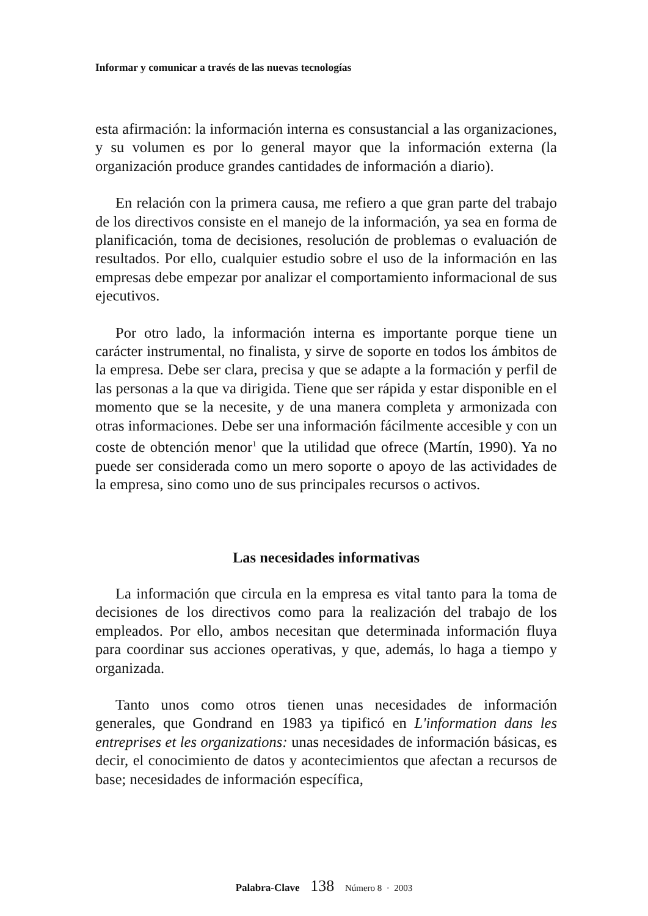Informar y comunicar a través de las nuevas tecnologías
esta afirmación: la información interna es consustancial a las organizaciones, y su volumen es por lo general mayor que la información externa (la organización produce grandes cantidades de información a diario).
En relación con la primera causa, me refiero a que gran parte del trabajo de los directivos consiste en el manejo de la información, ya sea en forma de planificación, toma de decisiones, resolución de problemas o evaluación de resultados. Por ello, cualquier estudio sobre el uso de la información en las empresas debe empezar por analizar el comportamiento informacional de sus ejecutivos.
Por otro lado, la información interna es importante porque tiene un carácter instrumental, no finalista, y sirve de soporte en todos los ámbitos de la empresa. Debe ser clara, precisa y que se adapte a la formación y perfil de las personas a la que va dirigida. Tiene que ser rápida y estar disponible en el momento que se la necesite, y de una manera completa y armonizada con otras informaciones. Debe ser una información fácilmente accesible y con un coste de obtención menor<sup>1</sup> que la utilidad que ofrece (Martín, 1990). Ya no puede ser considerada como un mero soporte o apoyo de las actividades de la empresa, sino como uno de sus principales recursos o activos.
Las necesidades informativas
La información que circula en la empresa es vital tanto para la toma de decisiones de los directivos como para la realización del trabajo de los empleados. Por ello, ambos necesitan que determinada información fluya para coordinar sus acciones operativas, y que, además, lo haga a tiempo y organizada.
Tanto unos como otros tienen unas necesidades de información generales, que Gondrand en 1983 ya tipificó en L'information dans les entreprises et les organizations: unas necesidades de información básicas, es decir, el conocimiento de datos y acontecimientos que afectan a recursos de base; necesidades de información específica,
Palabra-Clave 138 Número 8 · 2003